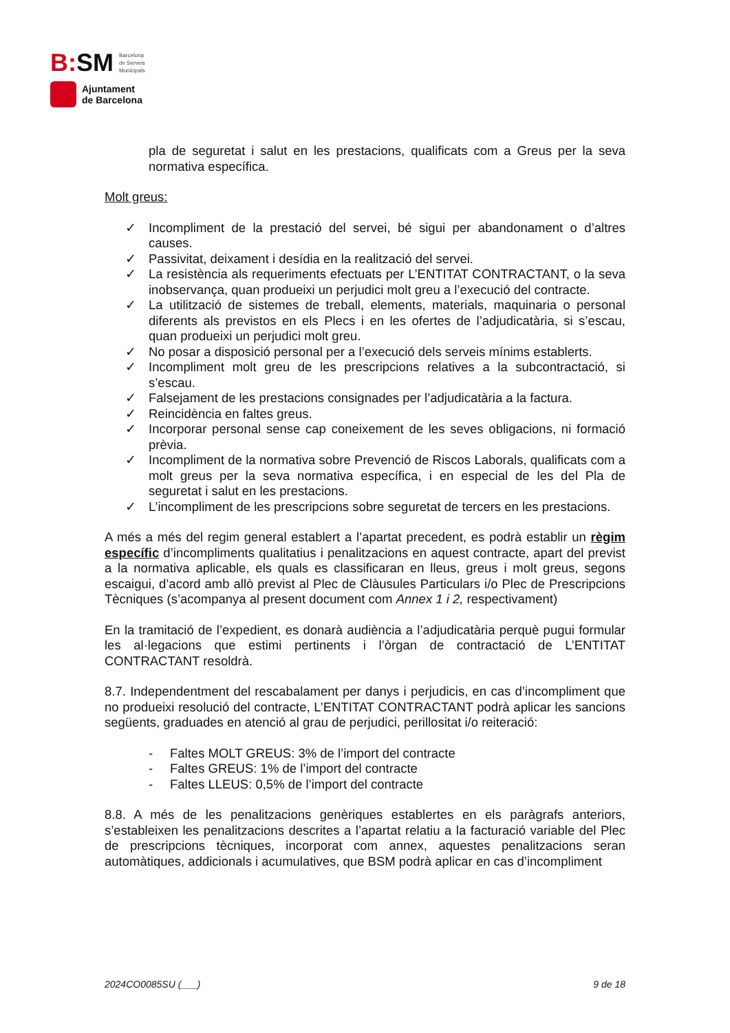B: SM Barcelona
de Serveis
Municipals
Ajuntament
de Barcelona
pla de seguretat i salut en les prestacions, qualificats com a Greus per la seva normativa específica.
Molt greus:
✓ Incompliment de la prestació del servei, bé sigui per abandonament o d’altres causes.
✓ Passivitat, deixament i desídia en la realització del servei.
✓ La resistència als requeriments efectuats per L’ENTITAT CONTRACTANT, o la seva inobservança, quan produeixi un perjudici molt greu a l’execució del contracte.
✓ La utilització de sistemes de treball, elements, materials, maquinaria o personal diferents als previstos en els Plecs i en les ofertes de l’adjudicatària, si s’escau, quan produeixi un perjudici molt greu.
✓ No posar a disposició personal per a l’execució dels serveis mínims establerts.
✓ Incompliment molt greu de les prescripcions relatives a la subcontractació, si s’escau.
✓ Falsejament de les prestacions consignades per l’adjudicatària a la factura.
✓ Reincidència en faltes greus.
✓ Incorporar personal sense cap coneixement de les seves obligacions, ni formació prèvia.
✓ Incompliment de la normativa sobre Prevenció de Riscos Laborals, qualificats com a molt greus per la seva normativa específica, i en especial de les del Pla de seguretat i salut en les prestacions.
✓ L’incompliment de les prescripcions sobre seguretat de tercers en les prestacions.
A més a més del regim general establert a l’apartat precedent, es podrà establir un règim específic d’incompliments qualitatius i penalitzacions en aquest contracte, apart del previst a la normativa aplicable, els quals es classificaran en lleus, greus i molt greus, segons escaigui, d’acord amb allò previst al Plec de Clàusules Particulars i/o Plec de Prescripcions Tècniques (s’acompanya al present document com Annex 1 i 2, respectivament)
En la tramitació de l’expedient, es donarà audiència a l’adjudicatària perquè pugui formular les al·legacions que estimi pertinents i l’òrgan de contractació de L’ENTITAT CONTRACTANT resoldrà.
8.7. Independentment del rescabalament per danys i perjudicis, en cas d’incompliment que no produeixi resolució del contracte, L’ENTITAT CONTRACTANT podrà aplicar les sancions següents, graduades en atenció al grau de perjudici, perillositat i/o reiteració:
- Faltes MOLT GREUS: 3% de l’import del contracte
- Faltes GREUS: 1% de l’import del contracte
- Faltes LLEUS: 0,5% de l’import del contracte
8.8. A més de les penalitzacions genèriques establertes en els paràgrafs anteriors, s’estableixen les penalitzacions descrites a l’apartat relatiu a la facturació variable del Plec de prescripcions tècniques, incorporat com annex, aquestes penalitzacions seran automàtiques, addicionals i acumulatives, que BSM podrà aplicar en cas d’incompliment
2024CO0085SU (___) 9 de 18